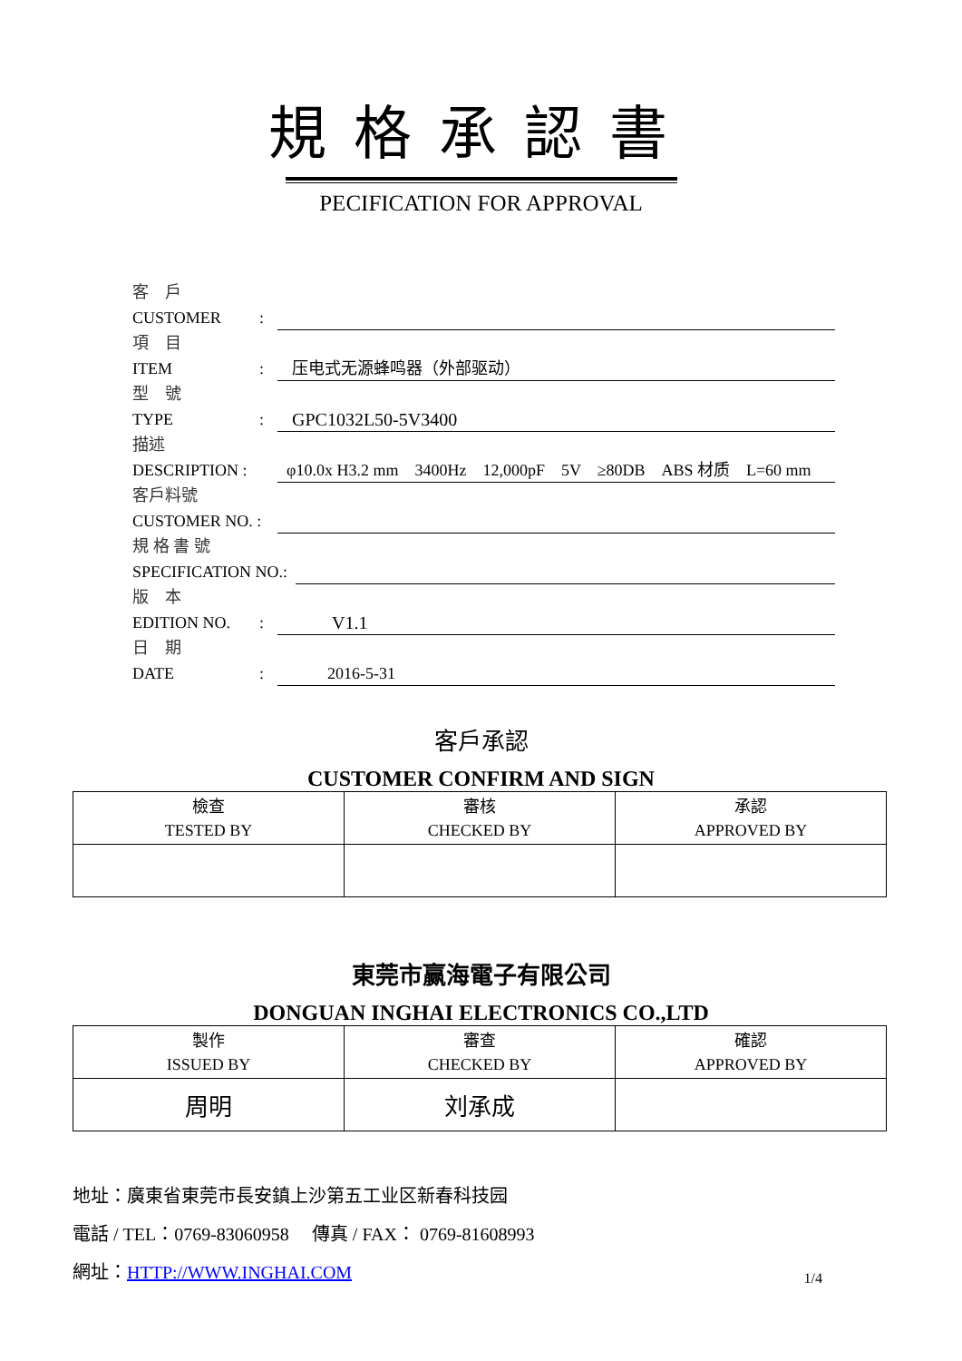規格承認書
PECIFICATION FOR APPROVAL
客　戶
CUSTOMER:
項　目
ITEM: 压电式无源蜂鸣器（外部驱动）
型　號
TYPE: GPC1032L50-5V3400
描述
DESCRIPTION : φ10.0x H3.2 mm　3400Hz　12,000pF　5V　≥80DB　ABS 材质　L=60 mm
客戶料號
CUSTOMER NO. :
規 格 書 號
SPECIFICATION NO.:
版　本
EDITION NO.: V1.1
日　期
DATE: 2016-5-31
客戶承認
CUSTOMER CONFIRM AND SIGN
| 檢查 TESTED BY | 審核 CHECKED BY | 承認 APPROVED BY |
東莞市赢海電子有限公司
DONGUAN INGHAI ELECTRONICS CO.,LTD
| 製作 ISSUED BY | 審查 CHECKED BY | 確認 APPROVED BY |
| 周明 | 刘承成 | |
地址：廣東省東莞市長安鎮上沙第五工业区新春科技园
電話 / TEL：0769-83060958　 傳真 / FAX： 0769-81608993
網址：HTTP://WWW.INGHAI.COM
1/4